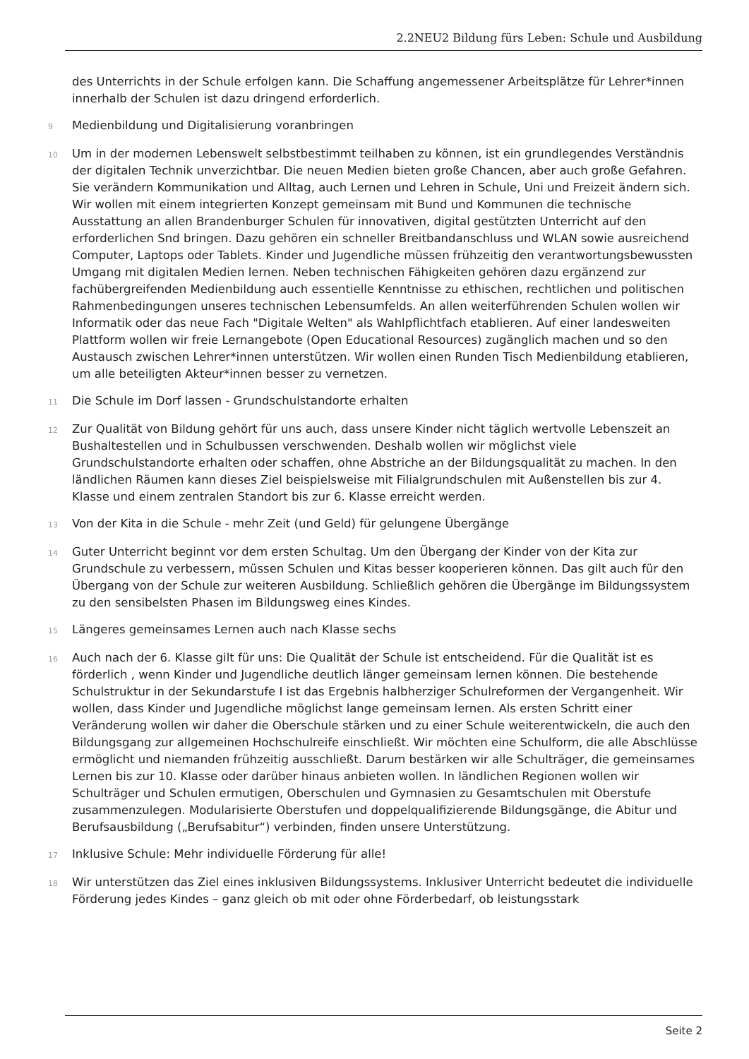2.2NEU2 Bildung fürs Leben: Schule und Ausbildung
des Unterrichts in der Schule erfolgen kann. Die Schaffung angemessener Arbeitsplätze für Lehrer*innen innerhalb der Schulen ist dazu dringend erforderlich.
9
Medienbildung und Digitalisierung voranbringen
10
Um in der modernen Lebenswelt selbstbestimmt teilhaben zu können, ist ein grundlegendes Verständnis der digitalen Technik unverzichtbar. Die neuen Medien bieten große Chancen, aber auch große Gefahren. Sie verändern Kommunikation und Alltag, auch Lernen und Lehren in Schule, Uni und Freizeit ändern sich. Wir wollen mit einem integrierten Konzept gemeinsam mit Bund und Kommunen die technische Ausstattung an allen Brandenburger Schulen für innovativen, digital gestützten Unterricht auf den erforderlichen Snd bringen. Dazu gehören ein schneller Breitbandanschluss und WLAN sowie ausreichend Computer, Laptops oder Tablets. Kinder und Jugendliche müssen frühzeitig den verantwortungsbewussten Umgang mit digitalen Medien lernen. Neben technischen Fähigkeiten gehören dazu ergänzend zur fachübergreifenden Medienbildung auch essentielle Kenntnisse zu ethischen, rechtlichen und politischen Rahmenbedingungen unseres technischen Lebensumfelds. An allen weiterführenden Schulen wollen wir Informatik oder das neue Fach "Digitale Welten" als Wahlpflichtfach etablieren. Auf einer landesweiten Plattform wollen wir freie Lernangebote (Open Educational Resources) zugänglich machen und so den Austausch zwischen Lehrer*innen unterstützen. Wir wollen einen Runden Tisch Medienbildung etablieren, um alle beteiligten Akteur*innen besser zu vernetzen.
11
Die Schule im Dorf lassen - Grundschulstandorte erhalten
12
Zur Qualität von Bildung gehört für uns auch, dass unsere Kinder nicht täglich wertvolle Lebenszeit an Bushaltestellen und in Schulbussen verschwenden. Deshalb wollen wir möglichst viele Grundschulstandorte erhalten oder schaffen, ohne Abstriche an der Bildungsqualität zu machen. In den ländlichen Räumen kann dieses Ziel beispielsweise mit Filialgrundschulen mit Außenstellen bis zur 4. Klasse und einem zentralen Standort bis zur 6. Klasse erreicht werden.
13
Von der Kita in die Schule - mehr Zeit (und Geld) für gelungene Übergänge
14
Guter Unterricht beginnt vor dem ersten Schultag. Um den Übergang der Kinder von der Kita zur Grundschule zu verbessern, müssen Schulen und Kitas besser kooperieren können. Das gilt auch für den Übergang von der Schule zur weiteren Ausbildung. Schließlich gehören die Übergänge im Bildungssystem zu den sensibelsten Phasen im Bildungsweg eines Kindes.
15
Längeres gemeinsames Lernen auch nach Klasse sechs
16
Auch nach der 6. Klasse gilt für uns: Die Qualität der Schule ist entscheidend. Für die Qualität ist es förderlich , wenn Kinder und Jugendliche deutlich länger gemeinsam lernen können. Die bestehende Schulstruktur in der Sekundarstufe I ist das Ergebnis halbherziger Schulreformen der Vergangenheit. Wir wollen, dass Kinder und Jugendliche möglichst lange gemeinsam lernen. Als ersten Schritt einer Veränderung wollen wir daher die Oberschule stärken und zu einer Schule weiterentwickeln, die auch den Bildungsgang zur allgemeinen Hochschulreife einschließt. Wir möchten eine Schulform, die alle Abschlüsse ermöglicht und niemanden frühzeitig ausschließt. Darum bestärken wir alle Schulträger, die gemeinsames Lernen bis zur 10. Klasse oder darüber hinaus anbieten wollen. In ländlichen Regionen wollen wir Schulträger und Schulen ermutigen, Oberschulen und Gymnasien zu Gesamtschulen mit Oberstufe zusammenzulegen. Modularisierte Oberstufen und doppelqualifizierende Bildungsgänge, die Abitur und Berufsausbildung („Berufsabitur“) verbinden, finden unsere Unterstützung.
17
Inklusive Schule: Mehr individuelle Förderung für alle!
18
Wir unterstützen das Ziel eines inklusiven Bildungssystems. Inklusiver Unterricht bedeutet die individuelle Förderung jedes Kindes – ganz gleich ob mit oder ohne Förderbedarf, ob leistungsstark
Seite 2